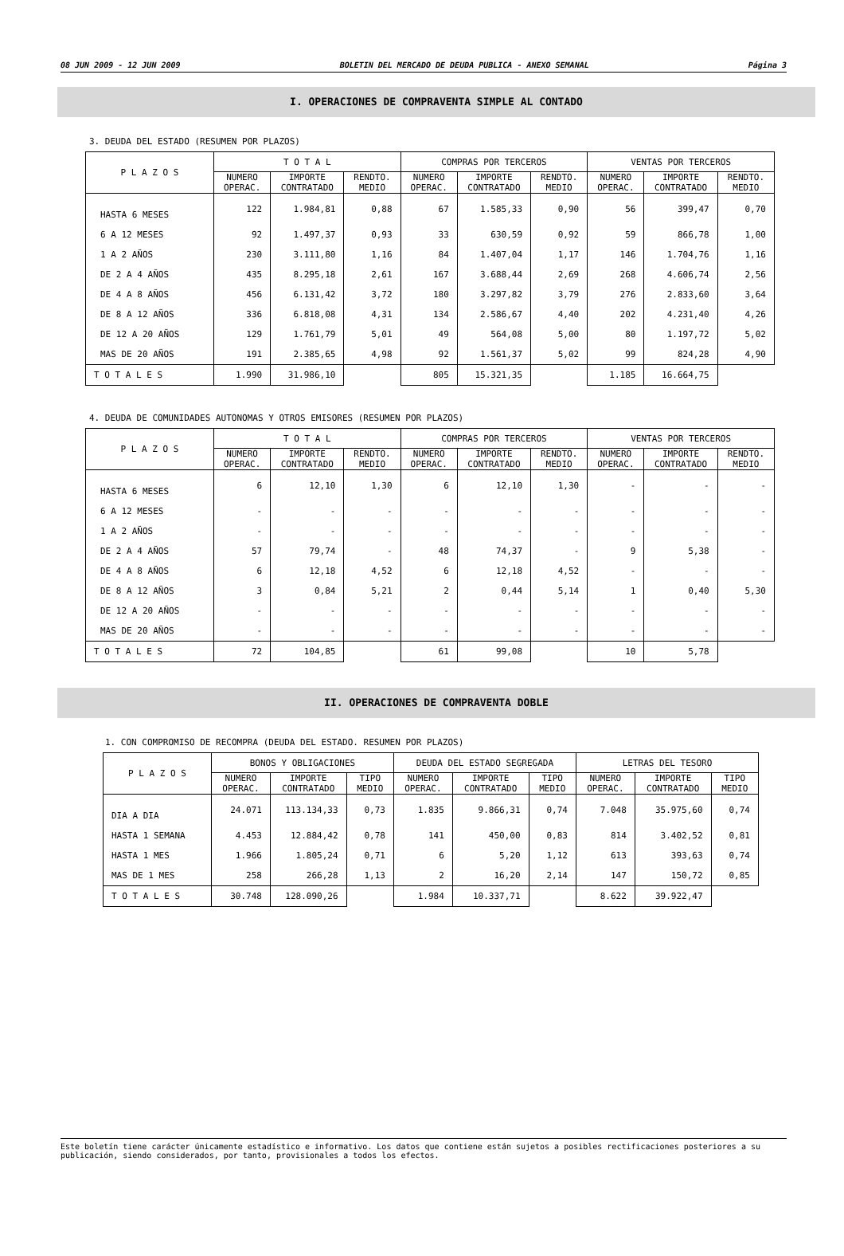08 JUN 2009 - 12 JUN 2009 BOLETIN DEL MERCADO DE DEUDA PUBLICA - ANEXO SEMANAL Página 3
I. OPERACIONES DE COMPRAVENTA SIMPLE AL CONTADO
3. DEUDA DEL ESTADO (RESUMEN POR PLAZOS)
| P L A Z O S | T O T A L | | | COMPRAS POR TERCEROS | | | VENTAS POR TERCEROS | | |
| --- | --- | --- | --- | --- | --- | --- | --- | --- | --- |
| | NUMERO OPERAC. | IMPORTE CONTRATADO | RENDTO. MEDIO | NUMERO OPERAC. | IMPORTE CONTRATADO | RENDTO. MEDIO | NUMERO OPERAC. | IMPORTE CONTRATADO | RENDTO. MEDIO |
| HASTA 6 MESES | 122 | 1.984,81 | 0,88 | 67 | 1.585,33 | 0,90 | 56 | 399,47 | 0,70 |
| 6 A 12 MESES | 92 | 1.497,37 | 0,93 | 33 | 630,59 | 0,92 | 59 | 866,78 | 1,00 |
| 1 A 2 AÑOS | 230 | 3.111,80 | 1,16 | 84 | 1.407,04 | 1,17 | 146 | 1.704,76 | 1,16 |
| DE 2 A 4 AÑOS | 435 | 8.295,18 | 2,61 | 167 | 3.688,44 | 2,69 | 268 | 4.606,74 | 2,56 |
| DE 4 A 8 AÑOS | 456 | 6.131,42 | 3,72 | 180 | 3.297,82 | 3,79 | 276 | 2.833,60 | 3,64 |
| DE 8 A 12 AÑOS | 336 | 6.818,08 | 4,31 | 134 | 2.586,67 | 4,40 | 202 | 4.231,40 | 4,26 |
| DE 12 A 20 AÑOS | 129 | 1.761,79 | 5,01 | 49 | 564,08 | 5,00 | 80 | 1.197,72 | 5,02 |
| MAS DE 20 AÑOS | 191 | 2.385,65 | 4,98 | 92 | 1.561,37 | 5,02 | 99 | 824,28 | 4,90 |
| T O T A L E S | 1.990 | 31.986,10 | | 805 | 15.321,35 | | 1.185 | 16.664,75 | |
4. DEUDA DE COMUNIDADES AUTONOMAS Y OTROS EMISORES (RESUMEN POR PLAZOS)
| P L A Z O S | T O T A L | | | COMPRAS POR TERCEROS | | | VENTAS POR TERCEROS | | |
| --- | --- | --- | --- | --- | --- | --- | --- | --- | --- |
| | NUMERO OPERAC. | IMPORTE CONTRATADO | RENDTO. MEDIO | NUMERO OPERAC. | IMPORTE CONTRATADO | RENDTO. MEDIO | NUMERO OPERAC. | IMPORTE CONTRATADO | RENDTO. MEDIO |
| HASTA 6 MESES | 6 | 12,10 | 1,30 | 6 | 12,10 | 1,30 | - | - | - |
| 6 A 12 MESES | - | - | - | - | - | - | - | - | - |
| 1 A 2 AÑOS | - | - | - | - | - | - | - | - | - |
| DE 2 A 4 AÑOS | 57 | 79,74 | - | 48 | 74,37 | - | 9 | 5,38 | - |
| DE 4 A 8 AÑOS | 6 | 12,18 | 4,52 | 6 | 12,18 | 4,52 | - | - | - |
| DE 8 A 12 AÑOS | 3 | 0,84 | 5,21 | 2 | 0,44 | 5,14 | 1 | 0,40 | 5,30 |
| DE 12 A 20 AÑOS | - | - | - | - | - | - | - | - | - |
| MAS DE 20 AÑOS | - | - | - | - | - | - | - | - | - |
| T O T A L E S | 72 | 104,85 | | 61 | 99,08 | | 10 | 5,78 | |
II. OPERACIONES DE COMPRAVENTA DOBLE
1. CON COMPROMISO DE RECOMPRA (DEUDA DEL ESTADO. RESUMEN POR PLAZOS)
| P L A Z O S | BONOS Y OBLIGACIONES | | | DEUDA DEL ESTADO SEGREGADA | | | LETRAS DEL TESORO | | |
| --- | --- | --- | --- | --- | --- | --- | --- | --- | --- |
| | NUMERO OPERAC. | IMPORTE CONTRATADO | TIPO MEDIO | NUMERO OPERAC. | IMPORTE CONTRATADO | TIPO MEDIO | NUMERO OPERAC. | IMPORTE CONTRATADO | TIPO MEDIO |
| DIA A DIA | 24.071 | 113.134,33 | 0,73 | 1.835 | 9.866,31 | 0,74 | 7.048 | 35.975,60 | 0,74 |
| HASTA 1 SEMANA | 4.453 | 12.884,42 | 0,78 | 141 | 450,00 | 0,83 | 814 | 3.402,52 | 0,81 |
| HASTA 1 MES | 1.966 | 1.805,24 | 0,71 | 6 | 5,20 | 1,12 | 613 | 393,63 | 0,74 |
| MAS DE 1 MES | 258 | 266,28 | 1,13 | 2 | 16,20 | 2,14 | 147 | 150,72 | 0,85 |
| T O T A L E S | 30.748 | 128.090,26 | | 1.984 | 10.337,71 | | 8.622 | 39.922,47 | |
Este boletín tiene carácter únicamente estadístico e informativo. Los datos que contiene están sujetos a posibles rectificaciones posteriores a su publicación, siendo considerados, por tanto, provisionales a todos los efectos.